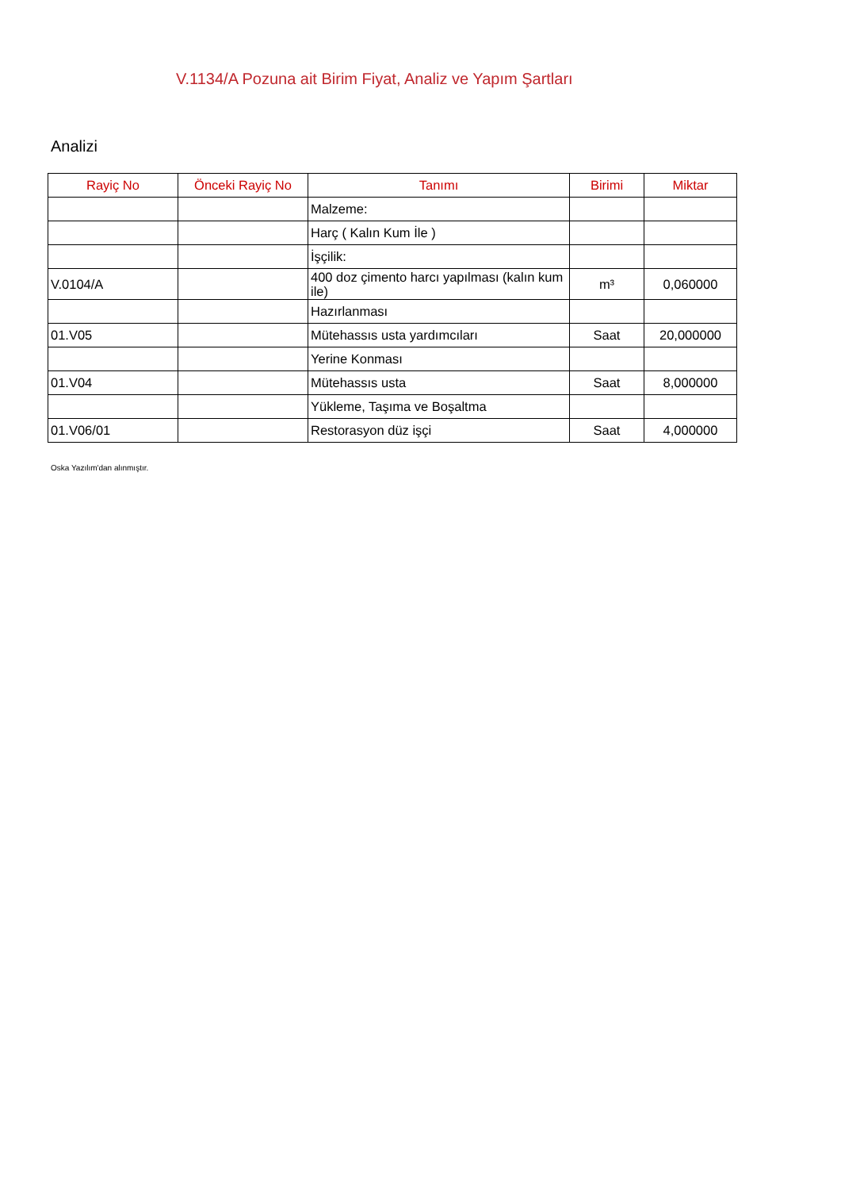V.1134/A Pozuna ait Birim Fiyat, Analiz ve Yapım Şartları
Analizi
| Rayiç No | Önceki Rayiç No | Tanımı | Birimi | Miktar |
| --- | --- | --- | --- | --- |
| | | Malzeme: | | |
| | | Harç ( Kalın Kum İle ) | | |
| | | İşçilik: | | |
| V.0104/A | | 400 doz çimento harcı yapılması (kalın kum ile) | m³ | 0,060000 |
| | | Hazırlanması | | |
| 01.V05 | | Mütehassıs usta yardımcıları | Saat | 20,000000 |
| | | Yerine Konması | | |
| 01.V04 | | Mütehassıs usta | Saat | 8,000000 |
| | | Yükleme, Taşıma ve Boşaltma | | |
| 01.V06/01 | | Restorasyon düz işçi | Saat | 4,000000 |
Oska Yazılım'dan alınmıştır.